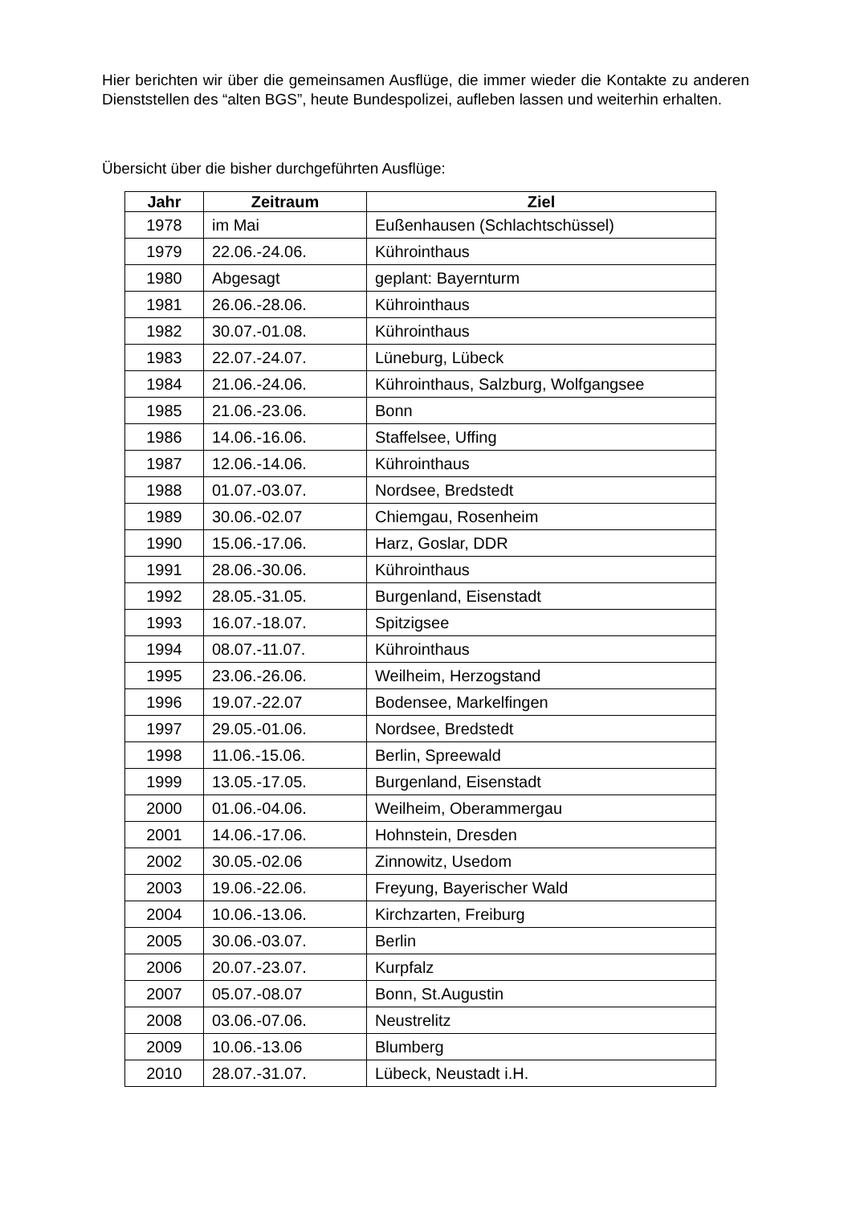Hier berichten wir über die gemeinsamen Ausflüge, die immer wieder die Kontakte zu anderen Dienststellen des “alten BGS”, heute Bundespolizei, aufleben lassen und weiterhin erhalten.
Übersicht über die bisher durchgeführten Ausflüge:
| Jahr | Zeitraum | Ziel |
| --- | --- | --- |
| 1978 | im Mai | Eußenhausen (Schlachtschüssel) |
| 1979 | 22.06.-24.06. | Kührointhaus |
| 1980 | Abgesagt | geplant: Bayernturm |
| 1981 | 26.06.-28.06. | Kührointhaus |
| 1982 | 30.07.-01.08. | Kührointhaus |
| 1983 | 22.07.-24.07. | Lüneburg, Lübeck |
| 1984 | 21.06.-24.06. | Kührointhaus, Salzburg, Wolfgangsee |
| 1985 | 21.06.-23.06. | Bonn |
| 1986 | 14.06.-16.06. | Staffelsee, Uffing |
| 1987 | 12.06.-14.06. | Kührointhaus |
| 1988 | 01.07.-03.07. | Nordsee, Bredstedt |
| 1989 | 30.06.-02.07 | Chiemgau, Rosenheim |
| 1990 | 15.06.-17.06. | Harz, Goslar, DDR |
| 1991 | 28.06.-30.06. | Kührointhaus |
| 1992 | 28.05.-31.05. | Burgenland, Eisenstadt |
| 1993 | 16.07.-18.07. | Spitzigsee |
| 1994 | 08.07.-11.07. | Kührointhaus |
| 1995 | 23.06.-26.06. | Weilheim, Herzogstand |
| 1996 | 19.07.-22.07 | Bodensee, Markelfingen |
| 1997 | 29.05.-01.06. | Nordsee, Bredstedt |
| 1998 | 11.06.-15.06. | Berlin, Spreewald |
| 1999 | 13.05.-17.05. | Burgenland, Eisenstadt |
| 2000 | 01.06.-04.06. | Weilheim, Oberammergau |
| 2001 | 14.06.-17.06. | Hohnstein, Dresden |
| 2002 | 30.05.-02.06 | Zinnowitz, Usedom |
| 2003 | 19.06.-22.06. | Freyung, Bayerischer Wald |
| 2004 | 10.06.-13.06. | Kirchzarten, Freiburg |
| 2005 | 30.06.-03.07. | Berlin |
| 2006 | 20.07.-23.07. | Kurpfalz |
| 2007 | 05.07.-08.07 | Bonn, St.Augustin |
| 2008 | 03.06.-07.06. | Neustrelitz |
| 2009 | 10.06.-13.06 | Blumberg |
| 2010 | 28.07.-31.07. | Lübeck, Neustadt i.H. |